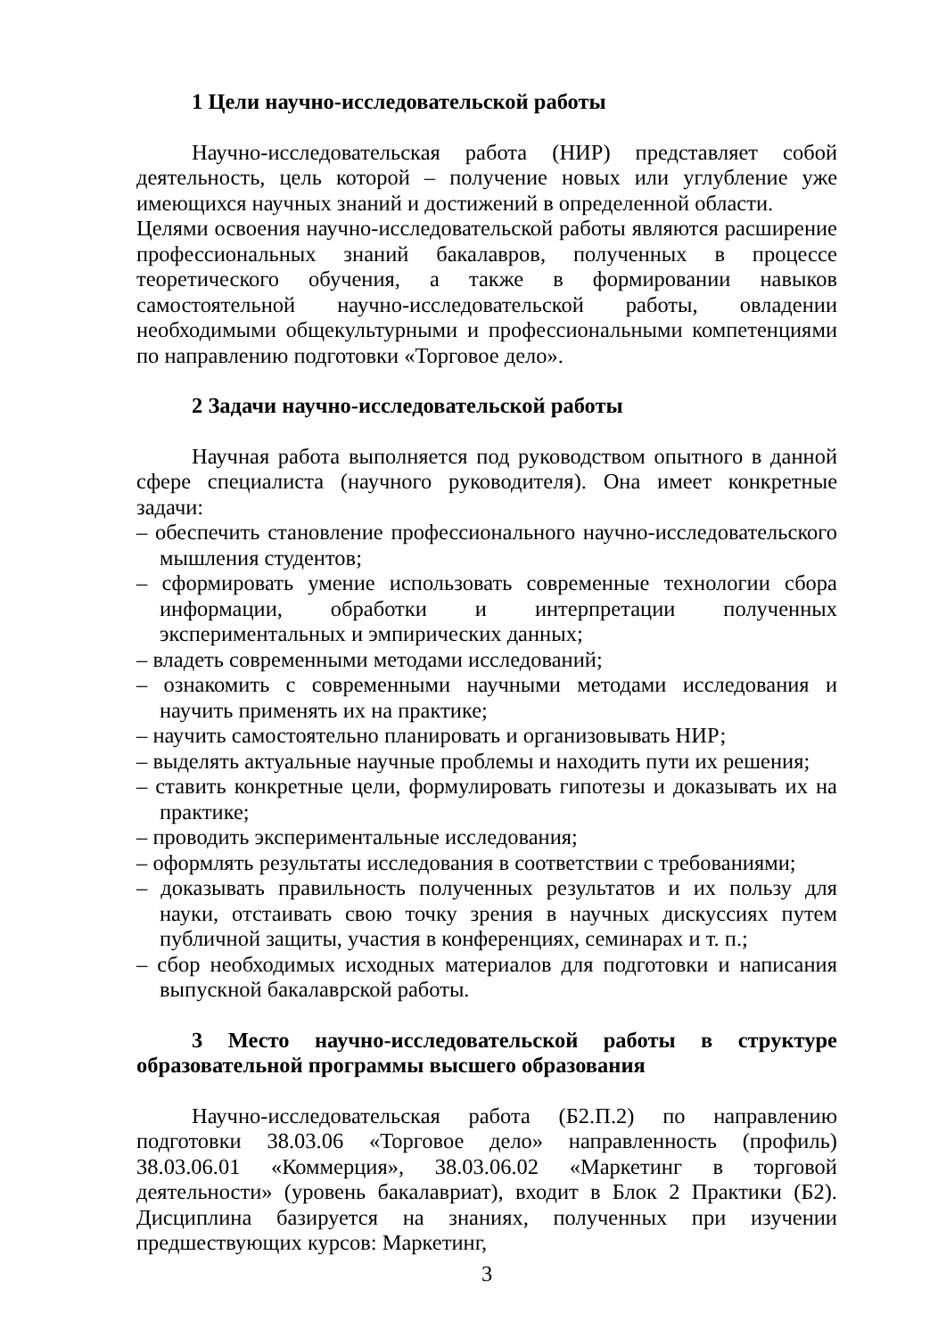1 Цели научно-исследовательской работы
Научно-исследовательская работа (НИР) представляет собой деятельность, цель которой – получение новых или углубление уже имеющихся научных знаний и достижений в определенной области.
Целями освоения научно-исследовательской работы являются расширение профессиональных знаний бакалавров, полученных в процессе теоретического обучения, а также в формировании навыков самостоятельной научно-исследовательской работы, овладении необходимыми общекультурными и профессиональными компетенциями по направлению подготовки «Торговое дело».
2 Задачи научно-исследовательской работы
Научная работа выполняется под руководством опытного в данной сфере специалиста (научного руководителя). Она имеет конкретные задачи:
– обеспечить становление профессионального научно-исследовательского мышления студентов;
– сформировать умение использовать современные технологии сбора информации, обработки и интерпретации полученных экспериментальных и эмпирических данных;
– владеть современными методами исследований;
– ознакомить с современными научными методами исследования и научить применять их на практике;
– научить самостоятельно планировать и организовывать НИР;
– выделять актуальные научные проблемы и находить пути их решения;
– ставить конкретные цели, формулировать гипотезы и доказывать их на практике;
– проводить экспериментальные исследования;
– оформлять результаты исследования в соответствии с требованиями;
– доказывать правильность полученных результатов и их пользу для науки, отстаивать свою точку зрения в научных дискуссиях путем публичной защиты, участия в конференциях, семинарах и т. п.;
– сбор необходимых исходных материалов для подготовки и написания выпускной бакалаврской работы.
3 Место научно-исследовательской работы в структуре образовательной программы высшего образования
Научно-исследовательская работа (Б2.П.2) по направлению подготовки 38.03.06 «Торговое дело» направленность (профиль) 38.03.06.01 «Коммерция», 38.03.06.02 «Маркетинг в торговой деятельности» (уровень бакалавриат), входит в Блок 2 Практики (Б2). Дисциплина базируется на знаниях, полученных при изучении предшествующих курсов: Маркетинг,
3